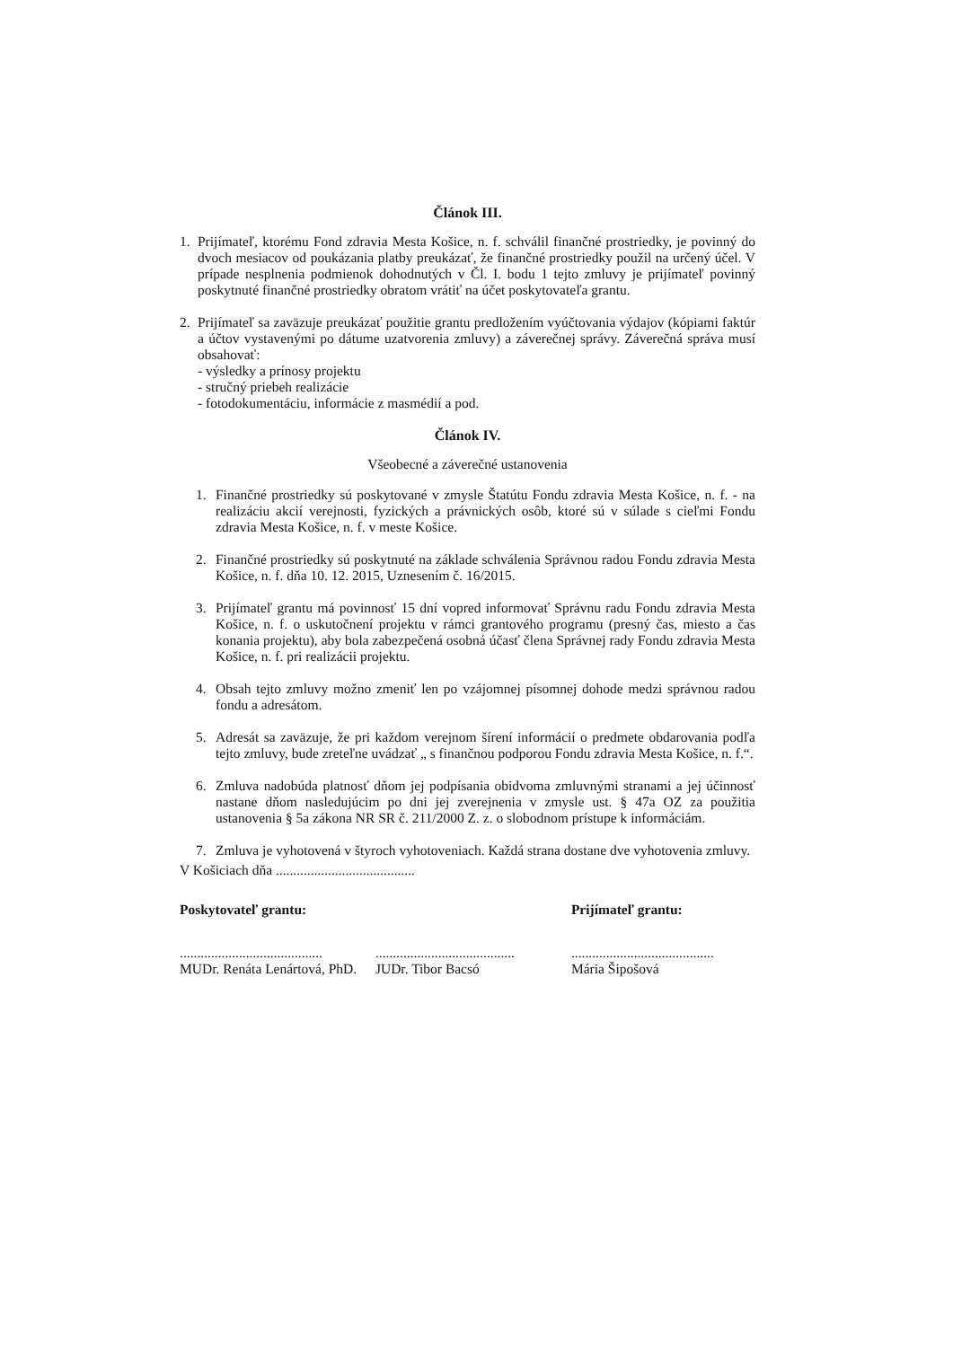Článok III.
1. Prijímateľ, ktorému Fond zdravia Mesta Košice, n. f. schválil finančné prostriedky, je povinný do dvoch mesiacov od poukázania platby preukázať, že finančné prostriedky použil na určený účel. V prípade nesplnenia podmienok dohodnutých v Čl. I. bodu 1 tejto zmluvy je prijímateľ povinný poskytnuté finančné prostriedky obratom vrátiť na účet poskytovateľa grantu.
2. Prijímateľ sa zaväzuje preukázať použitie grantu predložením vyúčtovania výdajov (kópiami faktúr a účtov vystavenými po dátume uzatvorenia zmluvy) a záverečnej správy. Záverečná správa musí obsahovať:
- výsledky a prínosy projektu
- stručný priebeh realizácie
- fotodokumentáciu, informácie z masmédií a pod.
Článok IV.
Všeobecné a záverečné ustanovenia
1. Finančné prostriedky sú poskytované v zmysle Štatútu Fondu zdravia Mesta Košice, n. f. - na realizáciu akcií verejnosti, fyzických a právnických osôb, ktoré sú v súlade s cieľmi Fondu zdravia Mesta Košice, n. f. v meste Košice.
2. Finančné prostriedky sú poskytnuté na základe schválenia Správnou radou Fondu zdravia Mesta Košice, n. f. dňa 10. 12. 2015, Uznesením č. 16/2015.
3. Prijímateľ grantu má povinnosť 15 dní vopred informovať Správnu radu Fondu zdravia Mesta Košice, n. f. o uskutočnení projektu v rámci grantového programu (presný čas, miesto a čas konania projektu), aby bola zabezpečená osobná účasť člena Správnej rady Fondu zdravia Mesta Košice, n. f. pri realizácii projektu.
4. Obsah tejto zmluvy možno zmeniť len po vzájomnej písomnej dohode medzi správnou radou fondu a adresátom.
5. Adresát sa zaväzuje, že pri každom verejnom šírení informácií o predmete obdarovania podľa tejto zmluvy, bude zreteľne uvádzať „ s finančnou podporou Fondu zdravia Mesta Košice, n. f.“.
6. Zmluva nadobúda platnosť dňom jej podpísania obidvoma zmluvnými stranami a jej účinnosť nastane dňom nasledujúcim po dni jej zverejnenia v zmysle ust. § 47a OZ za použitia ustanovenia § 5a zákona NR SR č. 211/2000 Z. z. o slobodnom prístupe k informáciám.
7. Zmluva je vyhotovená v štyroch vyhotoveniach. Každá strana dostane dve vyhotovenia zmluvy.
V Košiciach dňa ........................................
Poskytovateľ grantu: Prijímateľ grantu:
.........................................
MUDr. Renáta Lenártová, PhD.
........................................
JUDr. Tibor Bacsó
.........................................
Mária Šipošová